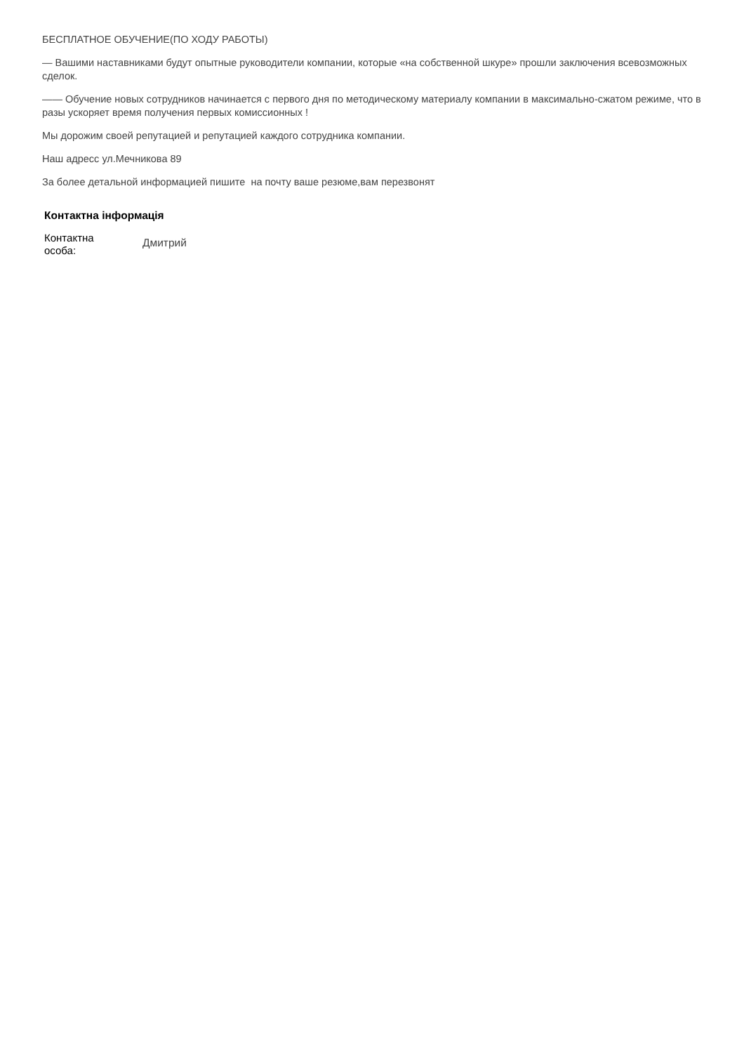БЕСПЛАТНОЕ ОБУЧЕНИЕ(ПО ХОДУ РАБОТЫ)
— Вашими наставниками будут опытные руководители компании, которые «на собственной шкуре» прошли заключения всевозможных сделок.
—— Обучение новых сотрудников начинается с первого дня по методическому материалу компании в максимально-сжатом режиме, что в разы ускоряет время получения первых комиссионных !
Мы дорожим своей репутацией и репутацией каждого сотрудника компании.
Наш адресс ул.Мечникова 89
За более детальной информацией пишите на почту ваше резюме,вам перезвонят
Контактна інформація
Контактна
особа:
Дмитрий